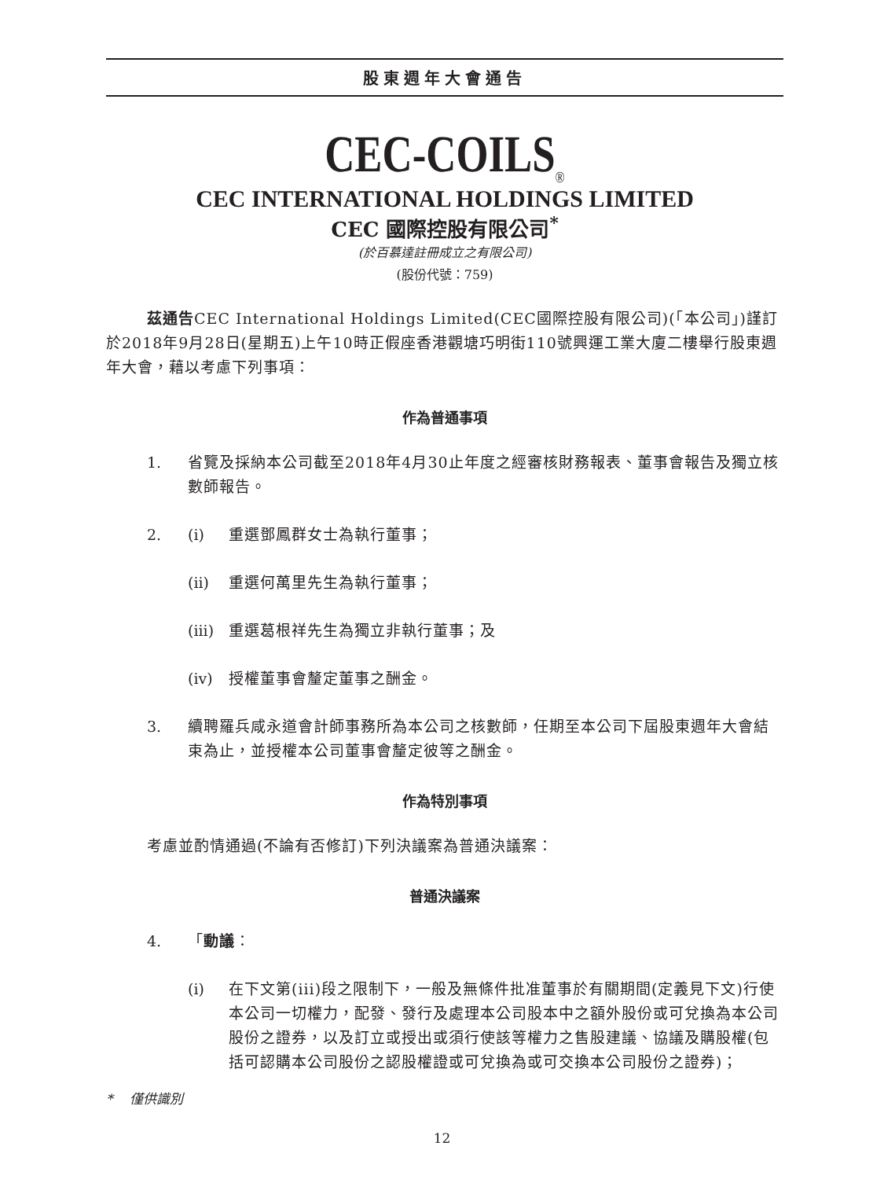股東週年大會通告
CEC-COILS<sub>®</sub>
CEC INTERNATIONAL HOLDINGS LIMITED
CEC 國際控股有限公司<sup>*</sup>
(於百慕達註冊成立之有限公司)
(股份代號：759)
茲通告CEC International Holdings Limited(CEC國際控股有限公司)(「本公司」)謹訂於2018年9月28日(星期五)上午10時正假座香港觀塘巧明街110號興運工業大廈二樓舉行股東週年大會，藉以考慮下列事項：
作為普通事項
1. 省覽及採納本公司截至2018年4月30止年度之經審核財務報表、董事會報告及獨立核數師報告。
2. (i) 重選鄧鳳群女士為執行董事；
(ii) 重選何萬里先生為執行董事；
(iii)
重選葛根祥先生為獨立非執行董事；及
(iv) 授權董事會釐定董事之酬金。
3. 續聘羅兵咸永道會計師事務所為本公司之核數師，任期至本公司下屆股東週年大會結束為止，並授權本公司董事會釐定彼等之酬金。
作為特別事項
考慮並酌情通過(不論有否修訂)下列決議案為普通決議案：
普通決議案
4. 「動議：
(i) 在下文第(iii)段之限制下，一般及無條件批准董事於有關期間(定義見下文)行使本公司一切權力，配發、發行及處理本公司股本中之額外股份或可兌換為本公司股份之證券，以及訂立或授出或須行使該等權力之售股建議、協議及購股權(包括可認購本公司股份之認股權證或可兌換為或可交換本公司股份之證券)；
* 僅供識別
12